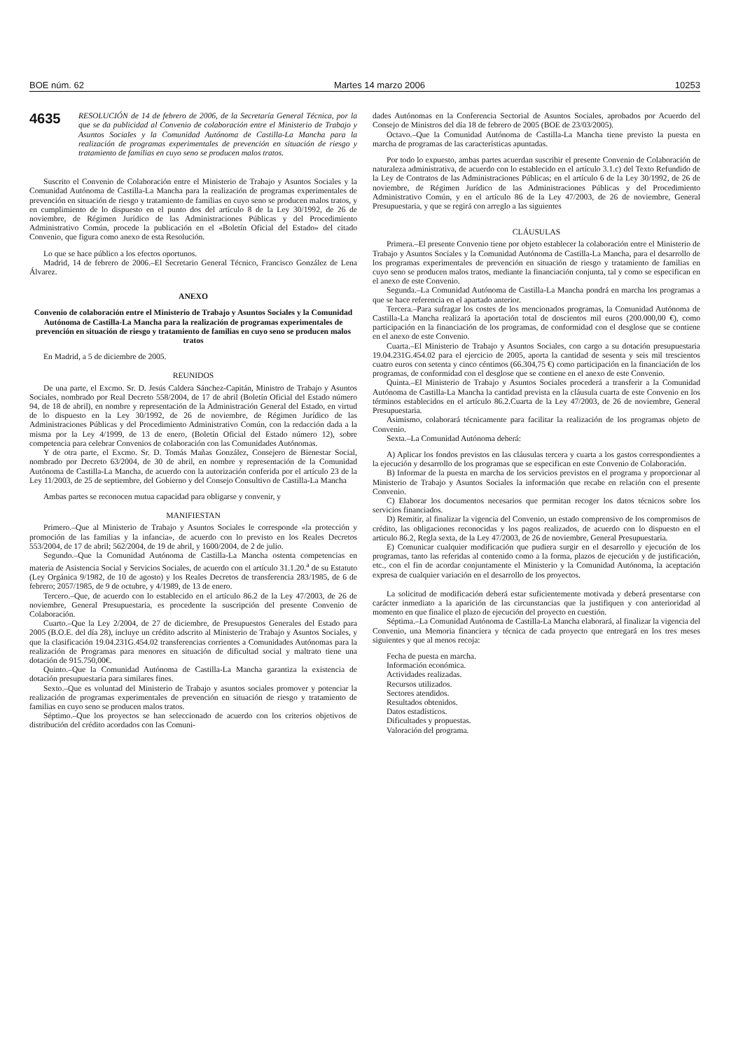BOE núm. 62 Martes 14 marzo 2006 10253
4635
RESOLUCIÓN de 14 de febrero de 2006, de la Secretaría General Técnica, por la que se da publicidad al Convenio de colaboración entre el Ministerio de Trabajo y Asuntos Sociales y la Comunidad Autónoma de Castilla-La Mancha para la realización de programas experimentales de prevención en situación de riesgo y tratamiento de familias en cuyo seno se producen malos tratos.
Suscrito el Convenio de Colaboración entre el Ministerio de Trabajo y Asuntos Sociales y la Comunidad Autónoma de Castilla-La Mancha para la realización de programas experimentales de prevención en situación de riesgo y tratamiento de familias en cuyo seno se producen malos tratos, y en cumplimiento de lo dispuesto en el punto dos del artículo 8 de la Ley 30/1992, de 26 de noviembre, de Régimen Jurídico de las Administraciones Públicas y del Procedimiento Administrativo Común, procede la publicación en el «Boletín Oficial del Estado» del citado Convenio, que figura como anexo de esta Resolución.
Lo que se hace público a los efectos oportunos.
Madrid, 14 de febrero de 2006.–El Secretario General Técnico, Francisco González de Lena Álvarez.
ANEXO
Convenio de colaboración entre el Ministerio de Trabajo y Asuntos Sociales y la Comunidad Autónoma de Castilla-La Mancha para la realización de programas experimentales de prevención en situación de riesgo y tratamiento de familias en cuyo seno se producen malos tratos
En Madrid, a 5 de diciembre de 2005.
REUNIDOS
De una parte, el Excmo. Sr. D. Jesús Caldera Sánchez-Capitán, Ministro de Trabajo y Asuntos Sociales, nombrado por Real Decreto 558/2004, de 17 de abril (Boletín Oficial del Estado número 94, de 18 de abril), en nombre y representación de la Administración General del Estado, en virtud de lo dispuesto en la Ley 30/1992, de 26 de noviembre, de Régimen Jurídico de las Administraciones Públicas y del Procedimiento Administrativo Común, con la redacción dada a la misma por la Ley 4/1999, de 13 de enero, (Boletín Oficial del Estado número 12), sobre competencia para celebrar Convenios de colaboración con las Comunidades Autónomas.
Y de otra parte, el Excmo. Sr. D. Tomás Mañas González, Consejero de Bienestar Social, nombrado por Decreto 63/2004, de 30 de abril, en nombre y representación de la Comunidad Autónoma de Castilla-La Mancha, de acuerdo con la autorización conferida por el artículo 23 de la Ley 11/2003, de 25 de septiembre, del Gobierno y del Consejo Consultivo de Castilla-La Mancha
Ambas partes se reconocen mutua capacidad para obligarse y convenir, y
MANIFIESTAN
Primero.–Que al Ministerio de Trabajo y Asuntos Sociales le corresponde «la protección y promoción de las familias y la infancia», de acuerdo con lo previsto en los Reales Decretos 553/2004, de 17 de abril; 562/2004, de 19 de abril, y 1600/2004, de 2 de julio.
Segundo.–Que la Comunidad Autónoma de Castilla-La Mancha ostenta competencias en materia de Asistencia Social y Servicios Sociales, de acuerdo con el artículo 31.1.20.<sup>a</sup> de su Estatuto (Ley Orgánica 9/1982, de 10 de agosto) y los Reales Decretos de transferencia 283/1985, de 6 de febrero; 2057/1985, de 9 de octubre, y 4/1989, de 13 de enero.
Tercero.–Que, de acuerdo con lo establecido en el artículo 86.2 de la Ley 47/2003, de 26 de noviembre, General Presupuestaria, es procedente la suscripción del presente Convenio de Colaboración.
Cuarto.–Que la Ley 2/2004, de 27 de diciembre, de Presupuestos Generales del Estado para 2005 (B.O.E. del día 28), incluye un crédito adscrito al Ministerio de Trabajo y Asuntos Sociales, y que la clasificación 19.04.231G.454.02 transferencias corrientes a Comunidades Autónomas para la realización de Programas para menores en situación de dificultad social y maltrato tiene una dotación de 915.750,00€.
Quinto.–Que la Comunidad Autónoma de Castilla-La Mancha garantiza la existencia de dotación presupuestaria para similares fines.
Sexto.–Que es voluntad del Ministerio de Trabajo y asuntos sociales promover y potenciar la realización de programas experimentales de prevención en situación de riesgo y tratamiento de familias en cuyo seno se producen malos tratos.
Séptimo.–Que los proyectos se han seleccionado de acuerdo con los criterios objetivos de distribución del crédito acordados con las Comuni-
dades Autónomas en la Conferencia Sectorial de Asuntos Sociales, aprobados por Acuerdo del Consejo de Ministros del día 18 de febrero de 2005 (BOE de 23/03/2005).
Octavo.–Que la Comunidad Autónoma de Castilla-La Mancha tiene previsto la puesta en marcha de programas de las características apuntadas.
Por todo lo expuesto, ambas partes acuerdan suscribir el presente Convenio de Colaboración de naturaleza administrativa, de acuerdo con lo establecido en el artículo 3.1.c) del Texto Refundido de la Ley de Contratos de las Administraciones Públicas; en el artículo 6 de la Ley 30/1992, de 26 de noviembre, de Régimen Jurídico de las Administraciones Públicas y del Procedimiento Administrativo Común, y en el artículo 86 de la Ley 47/2003, de 26 de noviembre, General Presupuestaria, y que se regirá con arreglo a las siguientes
CLÁUSULAS
Primera.–El presente Convenio tiene por objeto establecer la colaboración entre el Ministerio de Trabajo y Asuntos Sociales y la Comunidad Autónoma de Castilla-La Mancha, para el desarrollo de los programas experimentales de prevención en situación de riesgo y tratamiento de familias en cuyo seno se producen malos tratos, mediante la financiación conjunta, tal y como se especifican en el anexo de este Convenio.
Segunda.–La Comunidad Autónoma de Castilla-La Mancha pondrá en marcha los programas a que se hace referencia en el apartado anterior.
Tercera.–Para sufragar los costes de los mencionados programas, la Comunidad Autónoma de Castilla-La Mancha realizará la aportación total de doscientos mil euros (200.000,00 €), como participación en la financiación de los programas, de conformidad con el desglose que se contiene en el anexo de este Convenio.
Cuarta.–El Ministerio de Trabajo y Asuntos Sociales, con cargo a su dotación presupuestaria 19.04.231G.454.02 para el ejercicio de 2005, aporta la cantidad de sesenta y seis mil trescientos cuatro euros con setenta y cinco céntimos (66.304,75 €) como participación en la financiación de los programas, de conformidad con el desglose que se contiene en el anexo de este Convenio.
Quinta.–El Ministerio de Trabajo y Asuntos Sociales procederá a transferir a la Comunidad Autónoma de Castilla-La Mancha la cantidad prevista en la cláusula cuarta de este Convenio en los términos establecidos en el artículo 86.2.Cuarta de la Ley 47/2003, de 26 de noviembre, General Presupuestaria.
Asimismo, colaborará técnicamente para facilitar la realización de los programas objeto de Convenio.
Sexta.–La Comunidad Autónoma deberá:
A) Aplicar los fondos previstos en las cláusulas tercera y cuarta a los gastos correspondientes a la ejecución y desarrollo de los programas que se especifican en este Convenio de Colaboración.
B) Informar de la puesta en marcha de los servicios previstos en el programa y proporcionar al Ministerio de Trabajo y Asuntos Sociales la información que recabe en relación con el presente Convenio.
C) Elaborar los documentos necesarios que permitan recoger los datos técnicos sobre los servicios financiados.
D) Remitir, al finalizar la vigencia del Convenio, un estado comprensivo de los compromisos de crédito, las obligaciones reconocidas y los pagos realizados, de acuerdo con lo dispuesto en el articulo 86.2, Regla sexta, de la Ley 47/2003, de 26 de noviembre, General Presupuestaria.
E) Comunicar cualquier modificación que pudiera surgir en el desarrollo y ejecución de los programas, tanto las referidas al contenido como a la forma, plazos de ejecución y de justificación, etc., con el fin de acordar conjuntamente el Ministerio y la Comunidad Autónoma, la aceptación expresa de cualquier variación en el desarrollo de los proyectos.
La solicitud de modificación deberá estar suficientemente motivada y deberá presentarse con carácter inmediato a la aparición de las circunstancias que la justifiquen y con anterioridad al momento en que finalice el plazo de ejecución del proyecto en cuestión.
Séptima.–La Comunidad Autónoma de Castilla-La Mancha elaborará, al finalizar la vigencia del Convenio, una Memoria financiera y técnica de cada proyecto que entregará en los tres meses siguientes y que al menos recoja:
Fecha de puesta en marcha.
Información económica.
Actividades realizadas.
Recursos utilizados.
Sectores atendidos.
Resultados obtenidos.
Datos estadísticos.
Dificultades y propuestas.
Valoración del programa.